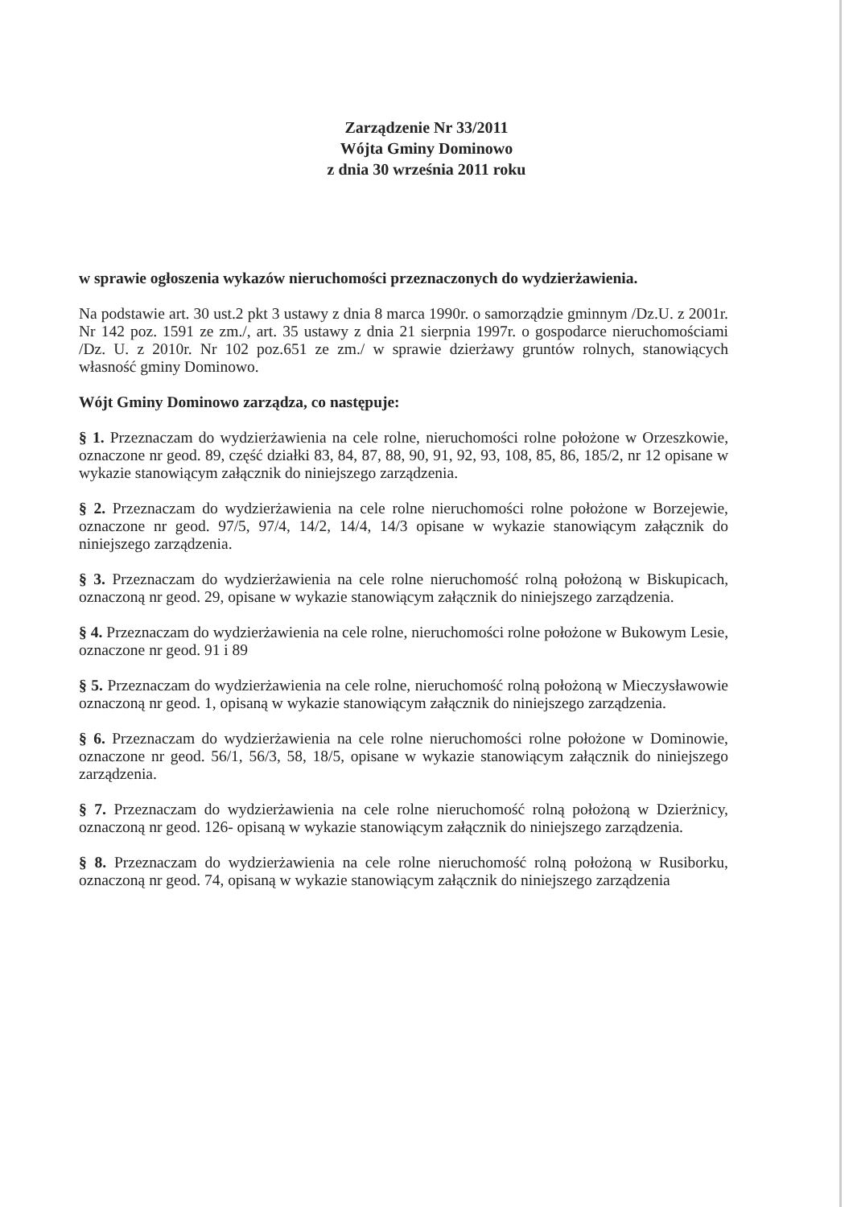Zarządzenie Nr 33/2011
Wójta Gminy Dominowo
z dnia 30 września 2011 roku
w sprawie ogłoszenia wykazów nieruchomości przeznaczonych do wydzierżawienia.
Na podstawie art. 30 ust.2 pkt 3 ustawy z dnia 8 marca 1990r. o samorządzie gminnym /Dz.U. z 2001r. Nr 142 poz. 1591 ze zm./, art. 35 ustawy z dnia 21 sierpnia 1997r. o gospodarce nieruchomościami /Dz. U. z 2010r. Nr 102 poz.651 ze zm./ w sprawie dzierżawy gruntów rolnych, stanowiących własność gminy Dominowo.
Wójt Gminy Dominowo zarządza, co następuje:
§ 1. Przeznaczam do wydzierżawienia na cele rolne, nieruchomości rolne położone w Orzeszkowie, oznaczone nr geod. 89, część działki 83, 84, 87, 88, 90, 91, 92, 93, 108, 85, 86, 185/2, nr 12 opisane w wykazie stanowiącym załącznik do niniejszego zarządzenia.
§ 2. Przeznaczam do wydzierżawienia na cele rolne nieruchomości rolne położone w Borzejewie, oznaczone nr geod. 97/5, 97/4, 14/2, 14/4, 14/3 opisane w wykazie stanowiącym załącznik do niniejszego zarządzenia.
§ 3. Przeznaczam do wydzierżawienia na cele rolne nieruchomość rolną położoną w Biskupicach, oznaczoną nr geod. 29, opisane w wykazie stanowiącym załącznik do niniejszego zarządzenia.
§ 4. Przeznaczam do wydzierżawienia na cele rolne, nieruchomości rolne położone w Bukowym Lesie, oznaczone nr geod. 91 i 89
§ 5. Przeznaczam do wydzierżawienia na cele rolne, nieruchomość rolną położoną w Mieczysławowie oznaczoną nr geod. 1, opisaną w wykazie stanowiącym załącznik do niniejszego zarządzenia.
§ 6. Przeznaczam do wydzierżawienia na cele rolne nieruchomości rolne położone w Dominowie, oznaczone nr geod. 56/1, 56/3, 58, 18/5, opisane w wykazie stanowiącym załącznik do niniejszego zarządzenia.
§ 7. Przeznaczam do wydzierżawienia na cele rolne nieruchomość rolną położoną w Dzierżnicy, oznaczoną nr geod. 126- opisaną w wykazie stanowiącym załącznik do niniejszego zarządzenia.
§ 8. Przeznaczam do wydzierżawienia na cele rolne nieruchomość rolną położoną w Rusiborku, oznaczoną nr geod. 74, opisaną w wykazie stanowiącym załącznik do niniejszego zarządzenia